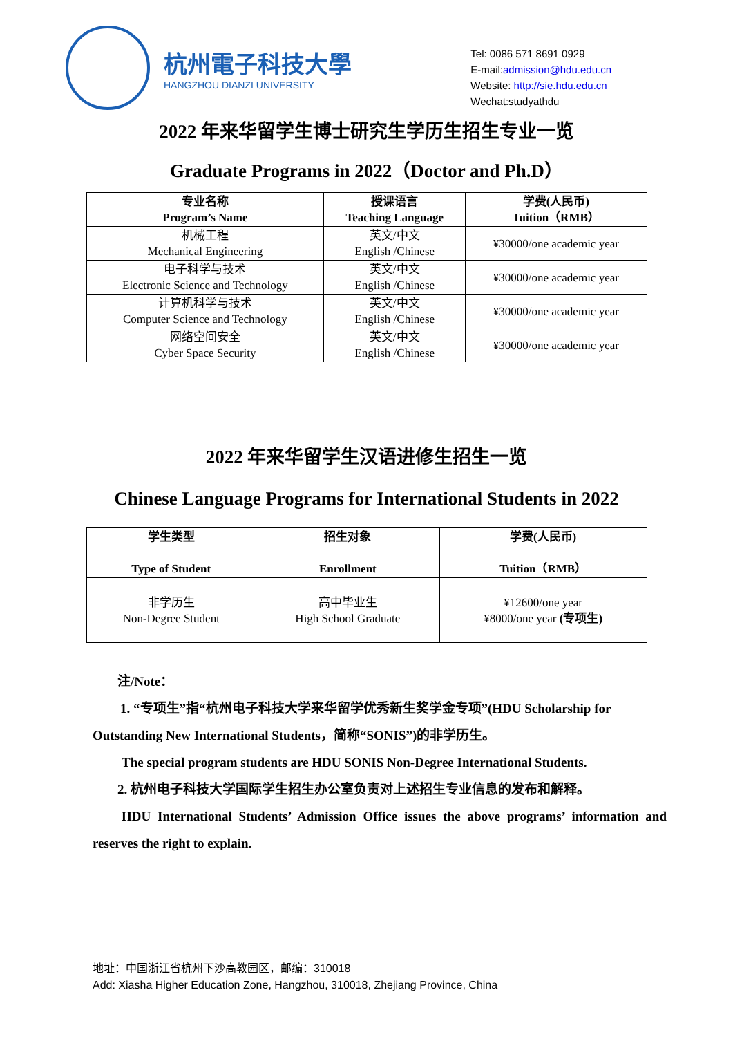杭州電子科技大學
HANGZHOU DIANZI UNIVERSITY
Tel: 0086 571 8691 0929
E-mail:admission@hdu.edu.cn
Website: http://sie.hdu.edu.cn
Wechat:studyathdu
2022 年来华留学生博士研究生学历生招生专业一览
Graduate Programs in 2022（Doctor and Ph.D）
| 专业名称 Program’s Name | 授课语言 Teaching Language | 学费(人民币) Tuition（RMB） |
| --- | --- | --- |
| 机械工程 Mechanical Engineering | 英文/中文 English /Chinese | ¥30000/one academic year |
| 电子科学与技术 Electronic Science and Technology | 英文/中文 English /Chinese | ¥30000/one academic year |
| 计算机科学与技术 Computer Science and Technology | 英文/中文 English /Chinese | ¥30000/one academic year |
| 网络空间安全 Cyber Space Security | 英文/中文 English /Chinese | ¥30000/one academic year |
2022 年来华留学生汉语进修生招生一览
Chinese Language Programs for International Students in 2022
| 学生类型 Type of Student | 招生对象 Enrollment | 学费(人民币) Tuition（RMB） |
| --- | --- | --- |
| 非学历生 Non-Degree Student | 高中毕业生 High School Graduate | ¥12600/one year ¥8000/one year (专项生) |
注/Note：
1. “专项生”指“杭州电子科技大学来华留学优秀新生奖学金专项”(HDU Scholarship for Outstanding New International Students，简称“SONIS”)的非学历生。
The special program students are HDU SONIS Non-Degree International Students.
2. 杭州电子科技大学国际学生招生办公室负责对上述招生专业信息的发布和解释。
HDU International Students’ Admission Office issues the above programs’ information and reserves the right to explain.
地址：中国浙江省杭州下沙高教园区，邮编：310018
Add: Xiasha Higher Education Zone, Hangzhou, 310018, Zhejiang Province, China